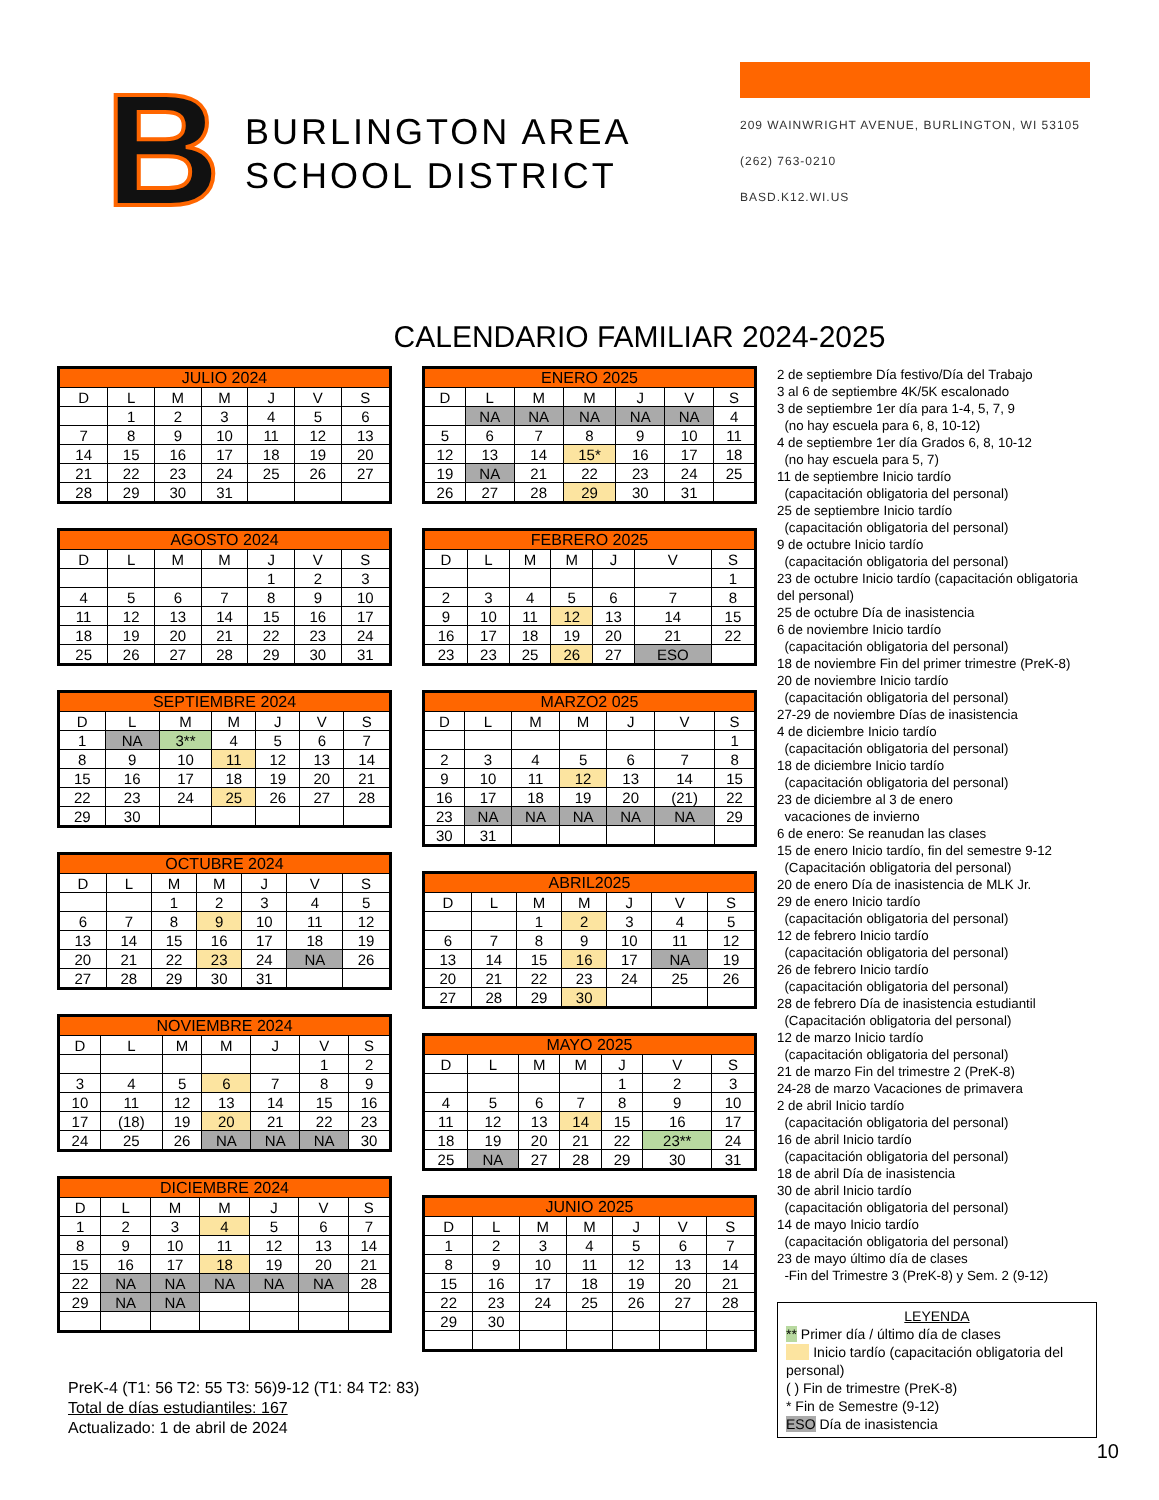B
BURLINGTON AREA SCHOOL DISTRICT
209 WAINWRIGHT AVENUE, BURLINGTON, WI 53105
(262) 763-0210
BASD.K12.WI.US
CALENDARIO FAMILIAR 2024-2025
| JULIO 2024 | | | | | | |
| --- | --- | --- | --- | --- | --- | --- |
| D | L | M | M | J | V | S |
| | 1 | 2 | 3 | 4 | 5 | 6 |
| 7 | 8 | 9 | 10 | 11 | 12 | 13 |
| 14 | 15 | 16 | 17 | 18 | 19 | 20 |
| 21 | 22 | 23 | 24 | 25 | 26 | 27 |
| 28 | 29 | 30 | 31 | | | |
| AGOSTO 2024 | | | | | | |
| --- | --- | --- | --- | --- | --- | --- |
| D | L | M | M | J | V | S |
| | | | | 1 | 2 | 3 |
| 4 | 5 | 6 | 7 | 8 | 9 | 10 |
| 11 | 12 | 13 | 14 | 15 | 16 | 17 |
| 18 | 19 | 20 | 21 | 22 | 23 | 24 |
| 25 | 26 | 27 | 28 | 29 | 30 | 31 |
| SEPTIEMBRE 2024 | | | | | | |
| --- | --- | --- | --- | --- | --- | --- |
| D | L | M | M | J | V | S |
| 1 | NA | 3** | 4 | 5 | 6 | 7 |
| 8 | 9 | 10 | 11 | 12 | 13 | 14 |
| 15 | 16 | 17 | 18 | 19 | 20 | 21 |
| 22 | 23 | 24 | 25 | 26 | 27 | 28 |
| 29 | 30 | | | | | |
| OCTUBRE 2024 | | | | | | |
| --- | --- | --- | --- | --- | --- | --- |
| D | L | M | M | J | V | S |
| | | 1 | 2 | 3 | 4 | 5 |
| 6 | 7 | 8 | 9 | 10 | 11 | 12 |
| 13 | 14 | 15 | 16 | 17 | 18 | 19 |
| 20 | 21 | 22 | 23 | 24 | NA | 26 |
| 27 | 28 | 29 | 30 | 31 | | |
| NOVIEMBRE 2024 | | | | | | |
| --- | --- | --- | --- | --- | --- | --- |
| D | L | M | M | J | V | S |
| | | | | | 1 | 2 |
| 3 | 4 | 5 | 6 | 7 | 8 | 9 |
| 10 | 11 | 12 | 13 | 14 | 15 | 16 |
| 17 | (18) | 19 | 20 | 21 | 22 | 23 |
| 24 | 25 | 26 | NA | NA | NA | 30 |
| DICIEMBRE 2024 | | | | | | |
| --- | --- | --- | --- | --- | --- | --- |
| D | L | M | M | J | V | S |
| 1 | 2 | 3 | 4 | 5 | 6 | 7 |
| 8 | 9 | 10 | 11 | 12 | 13 | 14 |
| 15 | 16 | 17 | 18 | 19 | 20 | 21 |
| 22 | NA | NA | NA | NA | NA | 28 |
| 29 | NA | NA | | | | |
| ENERO 2025 | | | | | | |
| --- | --- | --- | --- | --- | --- | --- |
| D | L | M | M | J | V | S |
| | NA | NA | NA | NA | NA | 4 |
| 5 | 6 | 7 | 8 | 9 | 10 | 11 |
| 12 | 13 | 14 | 15* | 16 | 17 | 18 |
| 19 | NA | 21 | 22 | 23 | 24 | 25 |
| 26 | 27 | 28 | 29 | 30 | 31 | |
| FEBRERO 2025 | | | | | | |
| --- | --- | --- | --- | --- | --- | --- |
| D | L | M | M | J | V | S |
| | | | | | | 1 |
| 2 | 3 | 4 | 5 | 6 | 7 | 8 |
| 9 | 10 | 11 | 12 | 13 | 14 | 15 |
| 16 | 17 | 18 | 19 | 20 | 21 | 22 |
| 23 | 23 | 25 | 26 | 27 | ESO | |
| MARZO2 025 | | | | | | |
| --- | --- | --- | --- | --- | --- | --- |
| D | L | M | M | J | V | S |
| | | | | | | 1 |
| 2 | 3 | 4 | 5 | 6 | 7 | 8 |
| 9 | 10 | 11 | 12 | 13 | 14 | 15 |
| 16 | 17 | 18 | 19 | 20 | (21) | 22 |
| 23 | NA | NA | NA | NA | NA | 29 |
| 30 | 31 | | | | | |
| ABRIL2025 | | | | | | |
| --- | --- | --- | --- | --- | --- | --- |
| D | L | M | M | J | V | S |
| | | 1 | 2 | 3 | 4 | 5 |
| 6 | 7 | 8 | 9 | 10 | 11 | 12 |
| 13 | 14 | 15 | 16 | 17 | NA | 19 |
| 20 | 21 | 22 | 23 | 24 | 25 | 26 |
| 27 | 28 | 29 | 30 | | | |
| MAYO 2025 | | | | | | |
| --- | --- | --- | --- | --- | --- | --- |
| D | L | M | M | J | V | S |
| | | | | 1 | 2 | 3 |
| 4 | 5 | 6 | 7 | 8 | 9 | 10 |
| 11 | 12 | 13 | 14 | 15 | 16 | 17 |
| 18 | 19 | 20 | 21 | 22 | 23** | 24 |
| 25 | NA | 27 | 28 | 29 | 30 | 31 |
| JUNIO 2025 | | | | | | |
| --- | --- | --- | --- | --- | --- | --- |
| D | L | M | M | J | V | S |
| 1 | 2 | 3 | 4 | 5 | 6 | 7 |
| 8 | 9 | 10 | 11 | 12 | 13 | 14 |
| 15 | 16 | 17 | 18 | 19 | 20 | 21 |
| 22 | 23 | 24 | 25 | 26 | 27 | 28 |
| 29 | 30 | | | | | |
2 de septiembre Día festivo/Día del Trabajo
3 al 6 de septiembre 4K/5K escalonado
3 de septiembre 1er día para 1-4, 5, 7, 9
(no hay escuela para 6, 8, 10-12)
4 de septiembre 1er día Grados 6, 8, 10-12
(no hay escuela para 5, 7)
11 de septiembre Inicio tardío
(capacitación obligatoria del personal)
25 de septiembre Inicio tardío
(capacitación obligatoria del personal)
9 de octubre Inicio tardío
(capacitación obligatoria del personal)
23 de octubre Inicio tardío (capacitación obligatoria del personal)
25 de octubre Día de inasistencia
6 de noviembre Inicio tardío
(capacitación obligatoria del personal)
18 de noviembre Fin del primer trimestre (PreK-8)
20 de noviembre Inicio tardío
(capacitación obligatoria del personal)
27-29 de noviembre Días de inasistencia
4 de diciembre Inicio tardío
(capacitación obligatoria del personal)
18 de diciembre Inicio tardío
(capacitación obligatoria del personal)
23 de diciembre al 3 de enero
vacaciones de invierno
6 de enero: Se reanudan las clases
15 de enero Inicio tardío, fin del semestre 9-12
(Capacitación obligatoria del personal)
20 de enero Día de inasistencia de MLK Jr.
29 de enero Inicio tardío
(capacitación obligatoria del personal)
12 de febrero Inicio tardío
(capacitación obligatoria del personal)
26 de febrero Inicio tardío
(capacitación obligatoria del personal)
28 de febrero Día de inasistencia estudiantil
(Capacitación obligatoria del personal)
12 de marzo Inicio tardío
(capacitación obligatoria del personal)
21 de marzo Fin del trimestre 2 (PreK-8)
24-28 de marzo Vacaciones de primavera
2 de abril Inicio tardío
(capacitación obligatoria del personal)
16 de abril Inicio tardío
(capacitación obligatoria del personal)
18 de abril Día de inasistencia
30 de abril Inicio tardío
(capacitación obligatoria del personal)
14 de mayo Inicio tardío
(capacitación obligatoria del personal)
23 de mayo último día de clases
-Fin del Trimestre 3 (PreK-8) y Sem. 2 (9-12)
LEYENDA
** Primer día / último día de clases
Inicio tardío (capacitación obligatoria del personal)
( ) Fin de trimestre (PreK-8)
* Fin de Semestre (9-12)
ESO Día de inasistencia
PreK-4 (T1: 56 T2: 55 T3: 56)9-12 (T1: 84 T2: 83)
Total de días estudiantiles: 167
Actualizado: 1 de abril de 2024
10